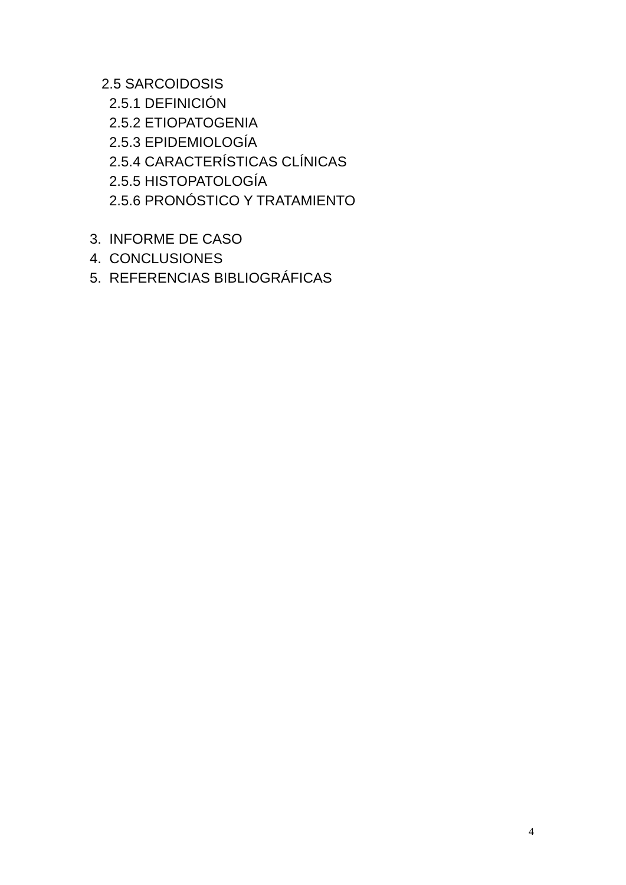2.5 SARCOIDOSIS
2.5.1 DEFINICIÓN
2.5.2 ETIOPATOGENIA
2.5.3 EPIDEMIOLOGÍA
2.5.4 CARACTERÍSTICAS CLÍNICAS
2.5.5 HISTOPATOLOGÍA
2.5.6 PRONÓSTICO Y TRATAMIENTO
3. INFORME DE CASO
4. CONCLUSIONES
5. REFERENCIAS BIBLIOGRÁFICAS
4